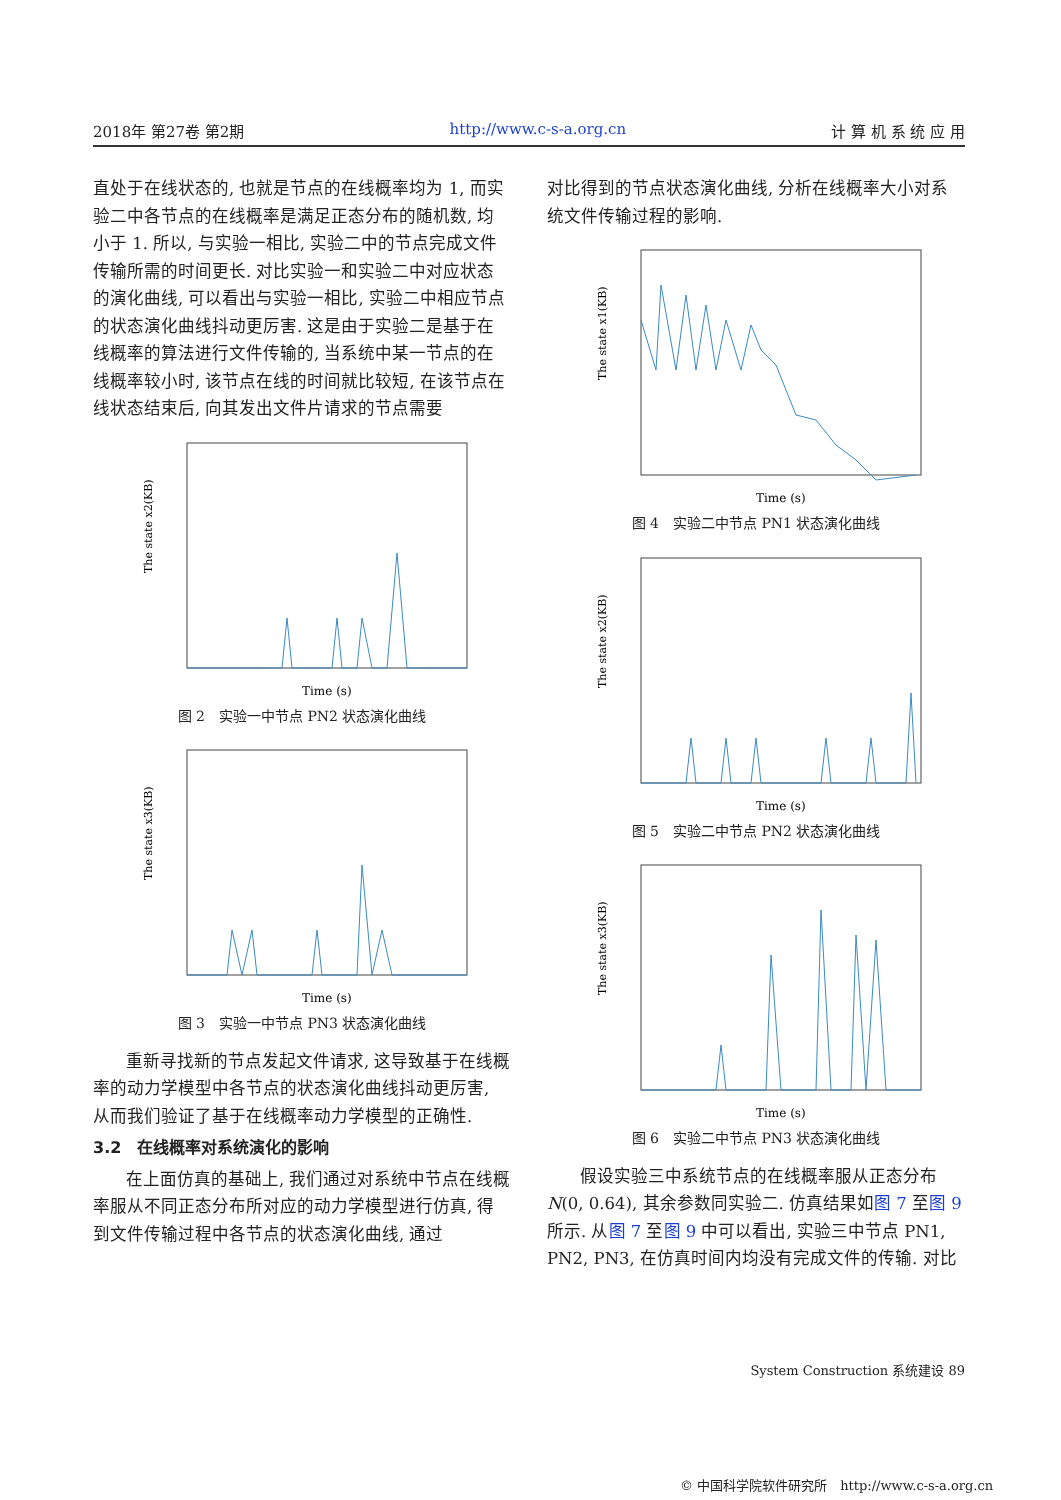2018年 第27卷 第2期 http://www.c-s-a.org.cn 计 算 机 系 统 应 用
直处于在线状态的, 也就是节点的在线概率均为 1, 而实验二中各节点的在线概率是满足正态分布的随机数, 均小于 1. 所以, 与实验一相比, 实验二中的节点完成文件传输所需的时间更长. 对比实验一和实验二中对应状态的演化曲线, 可以看出与实验一相比, 实验二中相应节点的状态演化曲线抖动更厉害. 这是由于实验二是基于在线概率的算法进行文件传输的, 当系统中某一节点的在线概率较小时, 该节点在线的时间就比较短, 在该节点在线状态结束后, 向其发出文件片请求的节点需要
The state x2(KB)
Time (s)
图 2　实验一中节点 PN2 状态演化曲线
The state x3(KB)
Time (s)
图 3　实验一中节点 PN3 状态演化曲线
重新寻找新的节点发起文件请求, 这导致基于在线概率的动力学模型中各节点的状态演化曲线抖动更厉害, 从而我们验证了基于在线概率动力学模型的正确性.
3.2　在线概率对系统演化的影响
在上面仿真的基础上, 我们通过对系统中节点在线概率服从不同正态分布所对应的动力学模型进行仿真, 得到文件传输过程中各节点的状态演化曲线, 通过
对比得到的节点状态演化曲线, 分析在线概率大小对系统文件传输过程的影响.
The state x1(KB)
Time (s)
图 4　实验二中节点 PN1 状态演化曲线
The state x2(KB)
Time (s)
图 5　实验二中节点 PN2 状态演化曲线
The state x3(KB)
Time (s)
图 6　实验二中节点 PN3 状态演化曲线
假设实验三中系统节点的在线概率服从正态分布 N(0, 0.64), 其余参数同实验二. 仿真结果如图 7 至图 9 所示. 从图 7 至图 9 中可以看出, 实验三中节点 PN1, PN2, PN3, 在仿真时间内均没有完成文件的传输. 对比
System Construction 系统建设 89
© 中国科学院软件研究所　http://www.c-s-a.org.cn